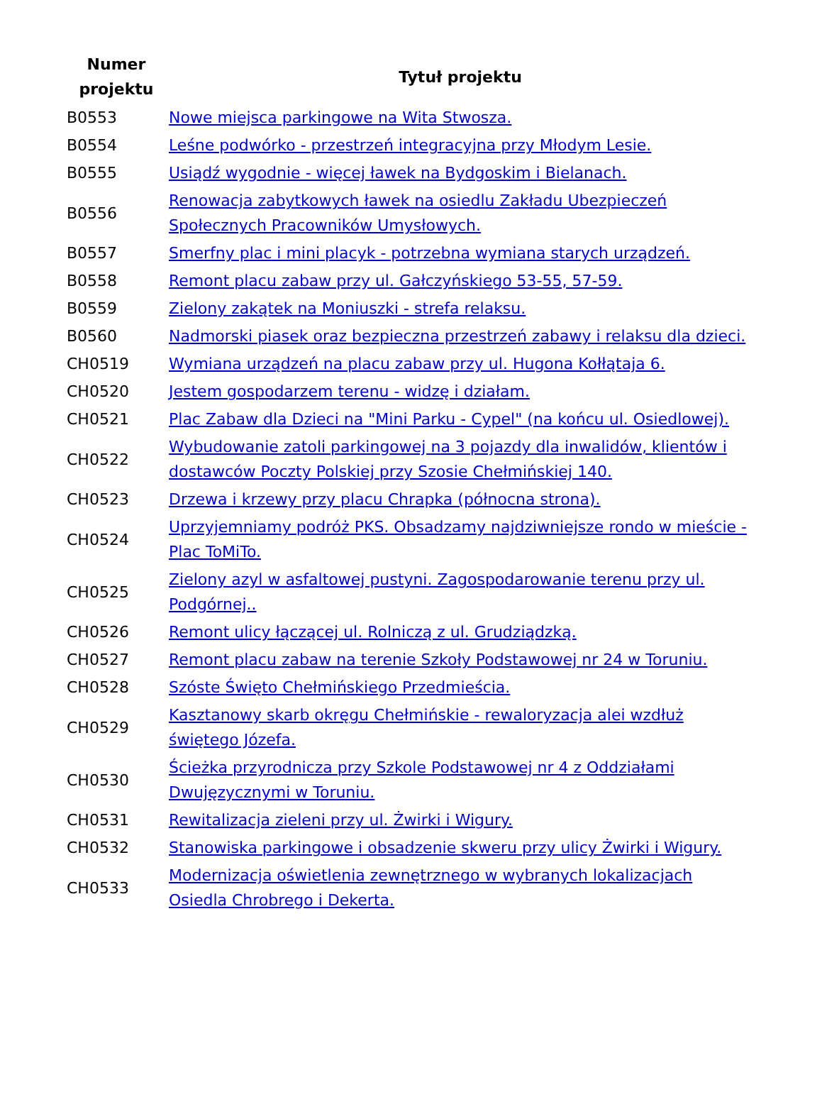| Numer projektu | Tytuł projektu |
| --- | --- |
| B0553 | Nowe miejsca parkingowe na Wita Stwosza. |
| B0554 | Leśne podwórko - przestrzeń integracyjna przy Młodym Lesie. |
| B0555 | Usiądź wygodnie - więcej ławek na Bydgoskim i Bielanach. |
| B0556 | Renowacja zabytkowych ławek na osiedlu Zakładu Ubezpieczeń Społecznych Pracowników Umysłowych. |
| B0557 | Smerfny plac i mini placyk - potrzebna wymiana starych urządzeń. |
| B0558 | Remont placu zabaw przy ul. Gałczyńskiego 53-55, 57-59. |
| B0559 | Zielony zakątek na Moniuszki - strefa relaksu. |
| B0560 | Nadmorski piasek oraz bezpieczna przestrzeń zabawy i relaksu dla dzieci. |
| CH0519 | Wymiana urządzeń na placu zabaw przy ul. Hugona Kołłątaja 6. |
| CH0520 | Jestem gospodarzem terenu - widzę i działam. |
| CH0521 | Plac Zabaw dla Dzieci na "Mini Parku - Cypel" (na końcu ul. Osiedlowej). |
| CH0522 | Wybudowanie zatoli parkingowej na 3 pojazdy dla inwalidów, klientów i dostawców Poczty Polskiej przy Szosie Chełmińskiej 140. |
| CH0523 | Drzewa i krzewy przy placu Chrapka (północna strona). |
| CH0524 | Uprzyjemniamy podróż PKS. Obsadzamy najdziwniejsze rondo w mieście - Plac ToMiTo. |
| CH0525 | Zielony azyl w asfaltowej pustyni. Zagospodarowanie terenu przy ul. Podgórnej.. |
| CH0526 | Remont ulicy łączącej ul. Rolniczą z ul. Grudziądzką. |
| CH0527 | Remont placu zabaw na terenie Szkoły Podstawowej nr 24 w Toruniu. |
| CH0528 | Szóste Święto Chełmińskiego Przedmieścia. |
| CH0529 | Kasztanowy skarb okręgu Chełmińskie - rewaloryzacja alei wzdłuż świętego Józefa. |
| CH0530 | Ścieżka przyrodnicza przy Szkole Podstawowej nr 4 z Oddziałami Dwujęzycznymi w Toruniu. |
| CH0531 | Rewitalizacja zieleni przy ul. Żwirki i Wigury. |
| CH0532 | Stanowiska parkingowe i obsadzenie skweru przy ulicy Żwirki i Wigury. |
| CH0533 | Modernizacja oświetlenia zewnętrznego w wybranych lokalizacjach Osiedla Chrobrego i Dekerta. |